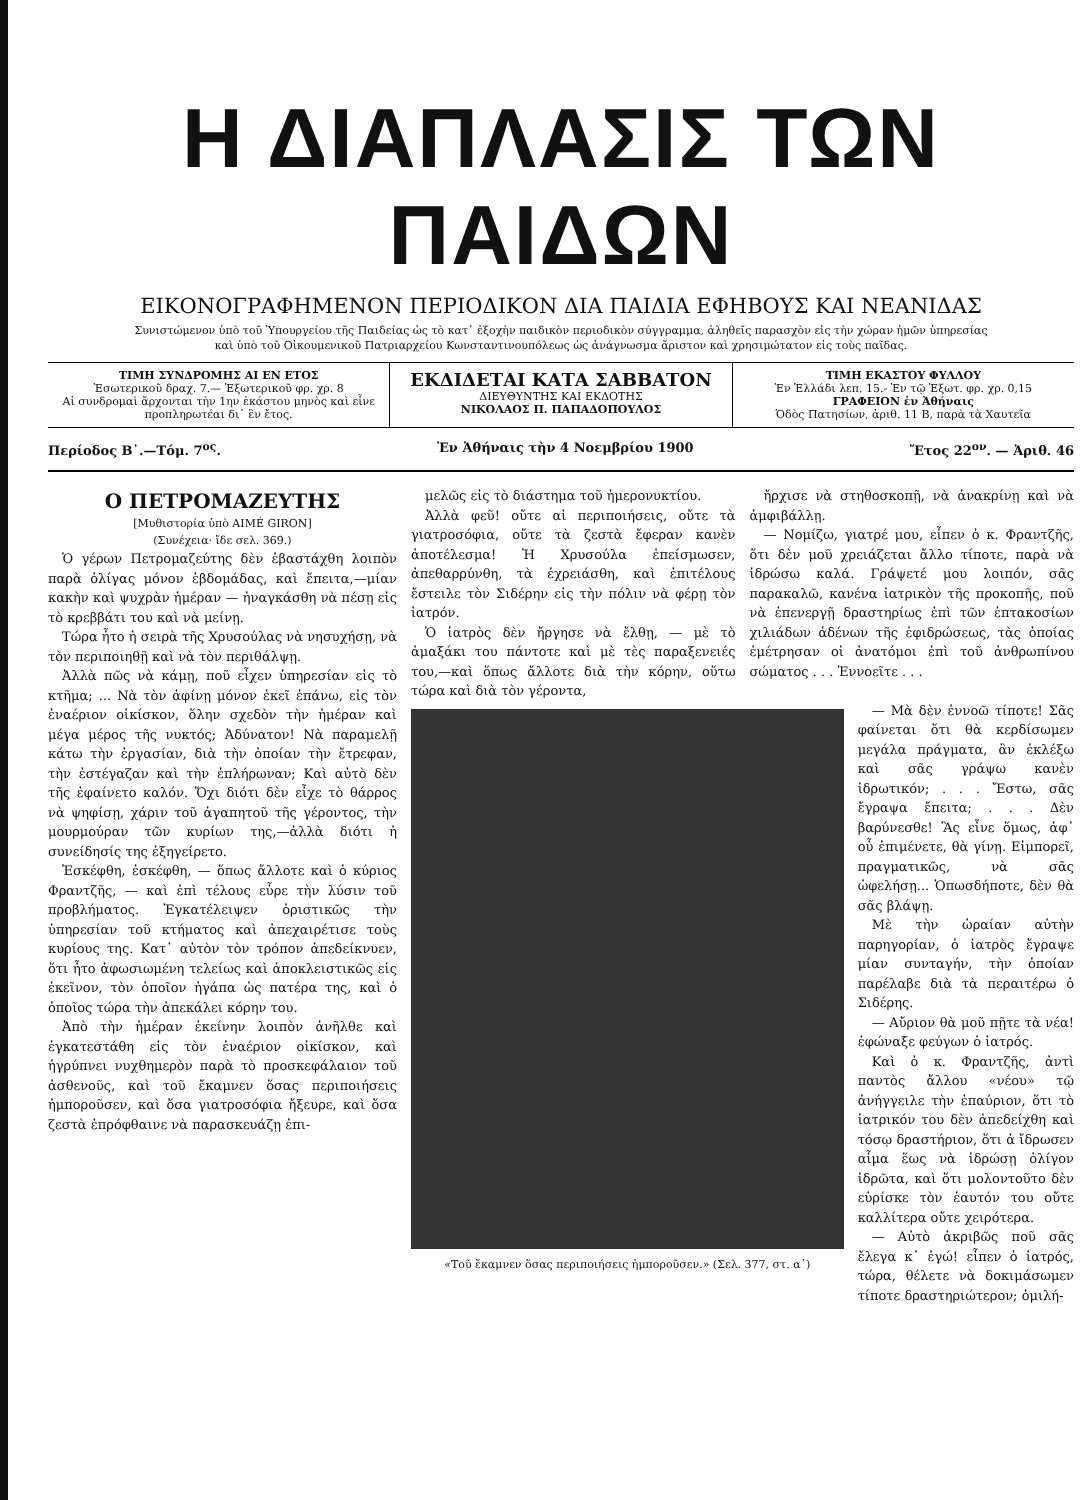Η ΔΙΑΠΛΑΣΙΣ ΤΩΝ ΠΑΙΔΩΝ
ΕΙΚΟΝΟΓΡΑΦΗΜΕΝΟΝ ΠΕΡΙΟΔΙΚΟΝ ΔΙΑ ΠΑΙΔΙΑ ΕΦΗΒΟΥΣ ΚΑΙ ΝΕΑΝΙΔΑΣ
Συνιστώμενον ὑπὸ τοῦ Ὑπουργείου τῆς Παιδείας ὡς τὸ κατ᾽ ἐξοχὴν παιδικὸν περιοδικὸν σύγγραμμα, ἀληθεῖς παρασχὸν εἰς τὴν χώραν ἡμῶν ὑπηρεσίας
καὶ ὑπὸ τοῦ Οἰκουμενικοῦ Πατριαρχείου Κωνσταντινουπόλεως ὡς ἀνάγνωσμα ἄριστον καὶ χρησιμώτατον εἰς τοὺς παῖδας.
ΤΙΜΗ ΣΥΝΔΡΟΜΗΣ ΑΙ ΕΝ ΕΤΟΣ
Ἐσωτερικοῦ δραχ. 7.— Ἐξωτερικοῦ φρ. χρ. 8
Αἱ συνδρομαὶ ἄρχονται τὴν 1ην ἑκάστου μηνὸς καὶ εἶνε προπληρωτέαι δι᾽ ἓν ἔτος.
ΕΚΔΙΔΕΤΑΙ ΚΑΤΑ ΣΑΒΒΑΤΟΝ
ΔΙΕΥΘΥΝΤΗΣ ΚΑΙ ΕΚΔΟΤΗΣ
ΝΙΚΟΛΑΟΣ Π. ΠΑΠΑΔΟΠΟΥΛΟΣ
ΤΙΜΗ ΕΚΑΣΤΟΥ ΦΥΛΛΟΥ
Ἐν Ἑλλάδι λεπ. 15.- Ἐν τῷ Ἐξωτ. φρ. χρ. 0,15
ΓΡΑΦΕΙΟΝ ἐν Ἀθήναις
Ὁδὸς Πατησίων, ἀριθ. 11 Β, παρὰ τὰ Χαυτεῖα
Περίοδος Β᾽.—Τόμ. 7<sup>ος</sup>. Ἐν Ἀθήναις τὴν 4 Νοεμβρίου 1900 Ἔτος 22<sup>ον</sup>. — Ἀριθ. 46
Ο ΠΕΤΡΟΜΑΖΕΥΤΗΣ
[Μυθιστορία ὑπὸ AIMÉ GIRON]
(Συνέχεια· ἴδε σελ. 369.)
Ὁ γέρων Πετρομαζεύτης δὲν ἐβαστάχθη λοιπὸν παρὰ ὀλίγας μόνον ἑβδομάδας, καὶ ἔπειτα,—μίαν κακὴν καὶ ψυχρὰν ἡμέραν — ἠναγκάσθη νὰ πέσῃ εἰς τὸ κρεββάτι του καὶ νὰ μείνῃ.
Τώρα ἦτο ἡ σειρὰ τῆς Χρυσούλας νὰ νησυχήσῃ, νὰ τὸν περιποιηθῇ καὶ νὰ τὸν περιθάλψῃ.
Ἀλλὰ πῶς νὰ κάμῃ, ποῦ εἶχεν ὑπηρεσίαν εἰς τὸ κτῆμα; ... Νὰ τὸν ἀφίνῃ μόνον ἐκεῖ ἐπάνω, εἰς τὸν ἐναέριον οἰκίσκον, ὅλην σχεδὸν τὴν ἡμέραν καὶ μέγα μέρος τῆς νυκτός; Ἀδύνατον! Νὰ παραμελῇ κάτω τὴν ἐργασίαν, διὰ τὴν ὁποίαν τὴν ἔτρεφαν, τὴν ἐστέγαζαν καὶ τὴν ἐπλήρωναν; Καὶ αὐτὸ δὲν τῆς ἐφαίνετο καλόν. Ὄχι διότι δὲν εἶχε τὸ θάρρος νὰ ψηφίσῃ, χάριν τοῦ ἀγαπητοῦ τῆς γέροντος, τὴν μουρμούραν τῶν κυρίων της,—ἀλλὰ διότι ἡ συνείδησίς της ἐξηγείρετο.
Ἐσκέφθη, ἐσκέφθη, — ὅπως ἄλλοτε καὶ ὁ κύριος Φραντζῆς, — καὶ ἐπὶ τέλους εὗρε τὴν λύσιν τοῦ προβλήματος. Ἐγκατέλειψεν ὁριστικῶς τὴν ὑπηρεσίαν τοῦ κτήματος καὶ ἀπεχαιρέτισε τοὺς κυρίους της. Κατ᾽ αὐτὸν τὸν τρόπον ἀπεδείκνυεν, ὅτι ἦτο ἀφωσιωμένη τελείως καὶ ἀποκλειστικῶς εἰς ἐκεῖνον, τὸν ὁποῖον ἠγάπα ὡς πατέρα της, καὶ ὁ ὁποῖος τώρα τὴν ἀπεκάλει κόρην του.
Ἀπὸ τὴν ἡμέραν ἐκείνην λοιπὸν ἀνῆλθε καὶ ἐγκατεστάθη εἰς τὸν ἐναέριον οἰκίσκον, καὶ ἠγρύπνει νυχθημερὸν παρὰ τὸ προσκεφάλαιον τοῦ ἀσθενοῦς, καὶ τοῦ ἔκαμνεν ὅσας περιποιήσεις ἠμποροῦσεν, καὶ ὅσα γιατροσόφια ἤξευρε, καὶ ὅσα ζεστὰ ἐπρόφθαινε νὰ παρασκευάζῃ ἐπι-
μελῶς εἰς τὸ διάστημα τοῦ ἡμερονυκτίου.
Ἀλλὰ φεῦ! οὔτε αἱ περιποιήσεις, οὔτε τὰ γιατροσόφια, οὔτε τὰ ζεστὰ ἔφεραν κανὲν ἀποτέλεσμα! Ἡ Χρυσούλα ἐπείσμωσεν, ἀπεθαρρύνθη, τὰ ἐχρειάσθη, καὶ ἐπιτέλους ἔστειλε τὸν Σιδέρην εἰς τὴν πόλιν νὰ φέρῃ τὸν ἰατρόν.
Ὁ ἰατρὸς δὲν ἤργησε νὰ ἔλθῃ, — μὲ τὸ ἁμαξάκι του πάντοτε καὶ μὲ τὲς παραξενειές του,—καὶ ὅπως ἄλλοτε διὰ τὴν κόρην, οὕτω τώρα καὶ διὰ τὸν γέροντα,
ἤρχισε νὰ στηθοσκοπῇ, νὰ ἀνακρίνῃ καὶ νὰ ἀμφιβάλλῃ.
— Νομίζω, γιατρέ μου, εἶπεν ὁ κ. Φραντζῆς, ὅτι δὲν μοῦ χρειάζεται ἄλλο τίποτε, παρὰ νὰ ἱδρώσω καλά. Γράψετέ μου λοιπόν, σᾶς παρακαλῶ, κανένα ἰατρικὸν τῆς προκοπῆς, ποῦ νὰ ἐπενεργῇ δραστηρίως ἐπὶ τῶν ἑπτακοσίων χιλιάδων ἀδένων τῆς ἐφιδρώσεως, τὰς ὁποίας ἐμέτρησαν οἱ ἀνατόμοι ἐπὶ τοῦ ἀνθρωπίνου σώματος . . . Ἐννοεῖτε . . .
«Τοῦ ἔκαμνεν ὅσας περιποιήσεις ἠμποροῦσεν.» (Σελ. 377, στ. α᾽)
— Μὰ δὲν ἐννοῶ τίποτε! Σᾶς φαίνεται ὅτι θὰ κερδίσωμεν μεγάλα πράγματα, ἂν ἐκλέξω καὶ σᾶς γράψω κανὲν ἱδρωτικόν; . . . Ἔστω, σᾶς ἔγραψα ἔπειτα; . . . Δὲν βαρύνεσθε! Ἂς εἶνε ὅμως, ἀφ᾽ οὗ ἐπιμένετε, θὰ γίνῃ. Εἰμπορεῖ, πραγματικῶς, νὰ σᾶς ὠφελήσῃ... Ὁπωσδήποτε, δὲν θὰ σᾶς βλάψῃ.
Μὲ τὴν ὡραίαν αὐτὴν παρηγορίαν, ὁ ἰατρὸς ἔγραψε μίαν συνταγήν, τὴν ὁποίαν παρέλαβε διὰ τὰ περαιτέρω ὁ Σιδέρης.
— Αὔριον θὰ μοῦ πῇτε τὰ νέα! ἐφώναξε φεύγων ὁ ἰατρός.
Καὶ ὁ κ. Φραντζῆς, ἀντὶ παντὸς ἄλλου «νέου» τῷ ἀνήγγειλε τὴν ἐπαύριον, ὅτι τὸ ἰατρικόν του δὲν ἀπεδείχθη καὶ τόσῳ δραστήριον, ὅτι ἀ ἴδρωσεν αἷμα ἕως νὰ ἱδρώσῃ ὀλίγον ἱδρῶτα, καὶ ὅτι μολοντοῦτο δὲν εὑρίσκε τὸν ἑαυτόν του οὔτε καλλίτερα οὔτε χειρότερα.
— Αὐτὸ ἀκριβῶς ποῦ σᾶς ἔλεγα κ᾽ ἐγώ! εἶπεν ὁ ἰατρός, τώρα, θέλετε νὰ δοκιμάσωμεν τίποτε δραστηριώτερον; ὁμιλή-